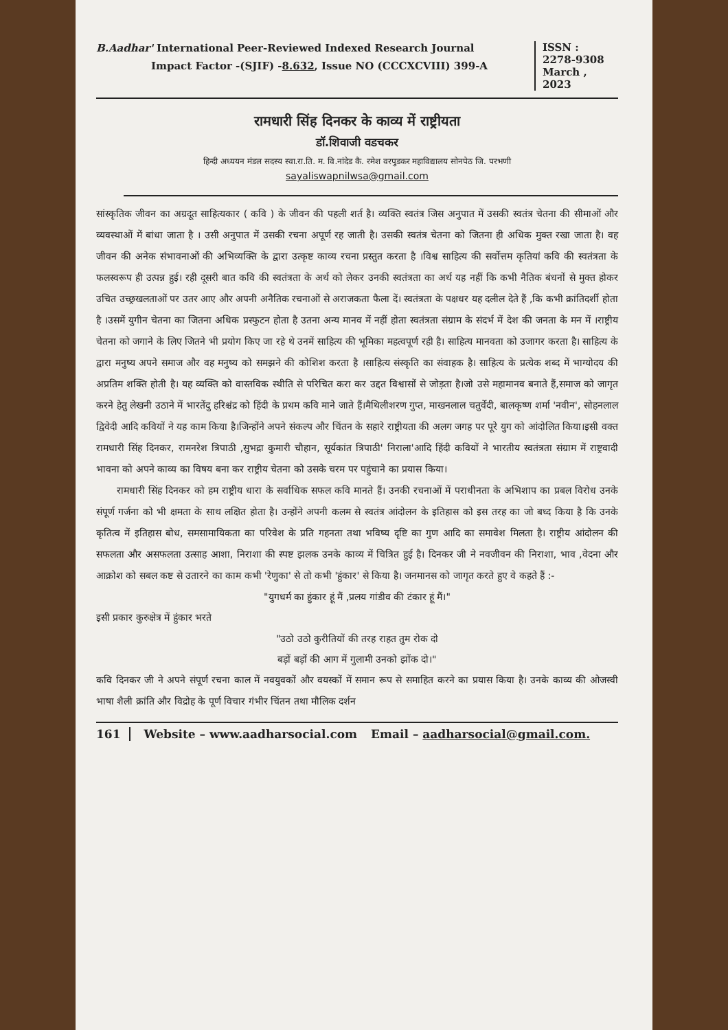B.Aadhar' International Peer-Reviewed Indexed Research Journal
Impact Factor -(SJIF) -8.632, Issue NO (CCCXCVIII) 399-A
ISSN :
2278-9308
March ,
2023
रामधारी सिंह दिनकर के काव्य में राष्ट्रीयता
डॉ.शिवाजी वडचकर
हिन्दी अध्ययन मंडल सदस्य स्वा.रा.ति. म. वि.नांदेड कै. रमेश वरपुडकर महाविद्यालय सोनपेठ जि. परभणी
sayaliswapnilwsa@gmail.com
सांस्कृतिक जीवन का अग्रदूत साहित्यकार ( कवि ) के जीवन की पहली शर्त है। व्यक्ति स्वतंत्र जिस अनुपात में उसकी स्वतंत्र चेतना की सीमाओं और व्यवस्थाओं में बांधा जाता है । उसी अनुपात में उसकी रचना अपूर्ण रह जाती है। उसकी स्वतंत्र चेतना को जितना ही अधिक मुक्त रखा जाता है। वह जीवन की अनेक संभावनाओं की अभिव्यक्ति के द्वारा उत्कृष्ट काव्य रचना प्रस्तुत करता है ।विश्व साहित्य की सर्वोत्तम कृतियां कवि की स्वतंत्रता के फलस्वरूप ही उत्पन्न हुई। रही दूसरी बात कवि की स्वतंत्रता के अर्थ को लेकर उनकी स्वतंत्रता का अर्थ यह नहीं कि कभी नैतिक बंधनों से मुक्त होकर उचित उच्छ्रखलताओं पर उतर आए और अपनी अनैतिक रचनाओं से अराजकता फैला दें। स्वतंत्रता के पक्षधर यह दलील देते हैं ,कि कभी क्रांतिदर्शी होता है ।उसमें युगीन चेतना का जितना अधिक प्रस्फुटन होता है उतना अन्य मानव में नहीं होता स्वतंत्रता संग्राम के संदर्भ में देश की जनता के मन में ।राष्ट्रीय चेतना को जगाने के लिए जितने भी प्रयोग किए जा रहे थे उनमें साहित्य की भूमिका महत्वपूर्ण रही है। साहित्य मानवता को उजागर करता है। साहित्य के द्वारा मनुष्य अपने समाज और वह मनुष्य को समझने की कोशिश करता है ।साहित्य संस्कृति का संवाहक है। साहित्य के प्रत्येक शब्द में भाग्योदय की अप्रतिम शक्ति होती है। यह व्यक्ति को वास्तविक स्थीति से परिचित करा कर उद्दत विश्वासों से जोड़ता है।जो उसे महामानव बनाते हैं,समाज को जागृत करने हेतु लेखनी उठाने में भारतेंदु हरिश्चंद्र को हिंदी के प्रथम कवि माने जाते हैं।मैथिलीशरण गुप्त, माखनलाल चतुर्वेदी, बालकृष्ण शर्मा 'नवीन', सोहनलाल द्विवेदी आदि कवियों ने यह काम किया है।जिन्होंने अपने संकल्प और चिंतन के सहारे राष्ट्रीयता की अलग जगह पर पूरे युग को आंदोलित किया।इसी वक्त रामधारी सिंह दिनकर, रामनरेश त्रिपाठी ,सुभद्रा कुमारी चौहान, सूर्यकांत त्रिपाठी' निराला'आदि हिंदी कवियों ने भारतीय स्वतंत्रता संग्राम में राष्ट्रवादी भावना को अपने काव्य का विषय बना कर राष्ट्रीय चेतना को उसके चरम पर पहुंचाने का प्रयास किया।
रामधारी सिंह दिनकर को हम राष्ट्रीय धारा के सर्वाधिक सफल कवि मानते हैं। उनकी रचनाओं में पराधीनता के अभिशाप का प्रबल विरोध उनके संपूर्ण गर्जना को भी क्षमता के साथ लक्षित होता है। उन्होंने अपनी कलम से स्वतंत्र आंदोलन के इतिहास को इस तरह का जो बध्द किया है कि उनके कृतित्व में इतिहास बोध, समसामायिकता का परिवेश के प्रति गहनता तथा भविष्य दृष्टि का गुण आदि का समावेश मिलता है। राष्ट्रीय आंदोलन की सफलता और असफलता उत्साह आशा, निराशा की स्पष्ट झलक उनके काव्य में चित्रित हुई है। दिनकर जी ने नवजीवन की निराशा, भाव ,वेदना और आक्रोश को सबल कष्ट से उतारने का काम कभी 'रेणुका' से तो कभी 'हुंकार' से किया है। जनमानस को जागृत करते हुए वे कहते हैं :-
"युगधर्म का हुंकार हूं मैं ,प्रलय गांडीव की टंकार हूं मैं।"
इसी प्रकार कुरुक्षेत्र में हुंकार भरते
"उठो उठो कुरीतियों की तरह राहत तुम रोक दो
बड़ों बड़ों की आग में गुलामी उनको झोंक दो।"
कवि दिनकर जी ने अपने संपूर्ण रचना काल में नवयुवकों और वयस्कों में समान रूप से समाहित करने का प्रयास किया है। उनके काव्य की ओजस्वी भाषा शैली क्रांति और विद्रोह के पूर्ण विचार गंभीर चिंतन तथा मौलिक दर्शन
161 Website – www.aadharsocial.com Email – aadharsocial@gmail.com.